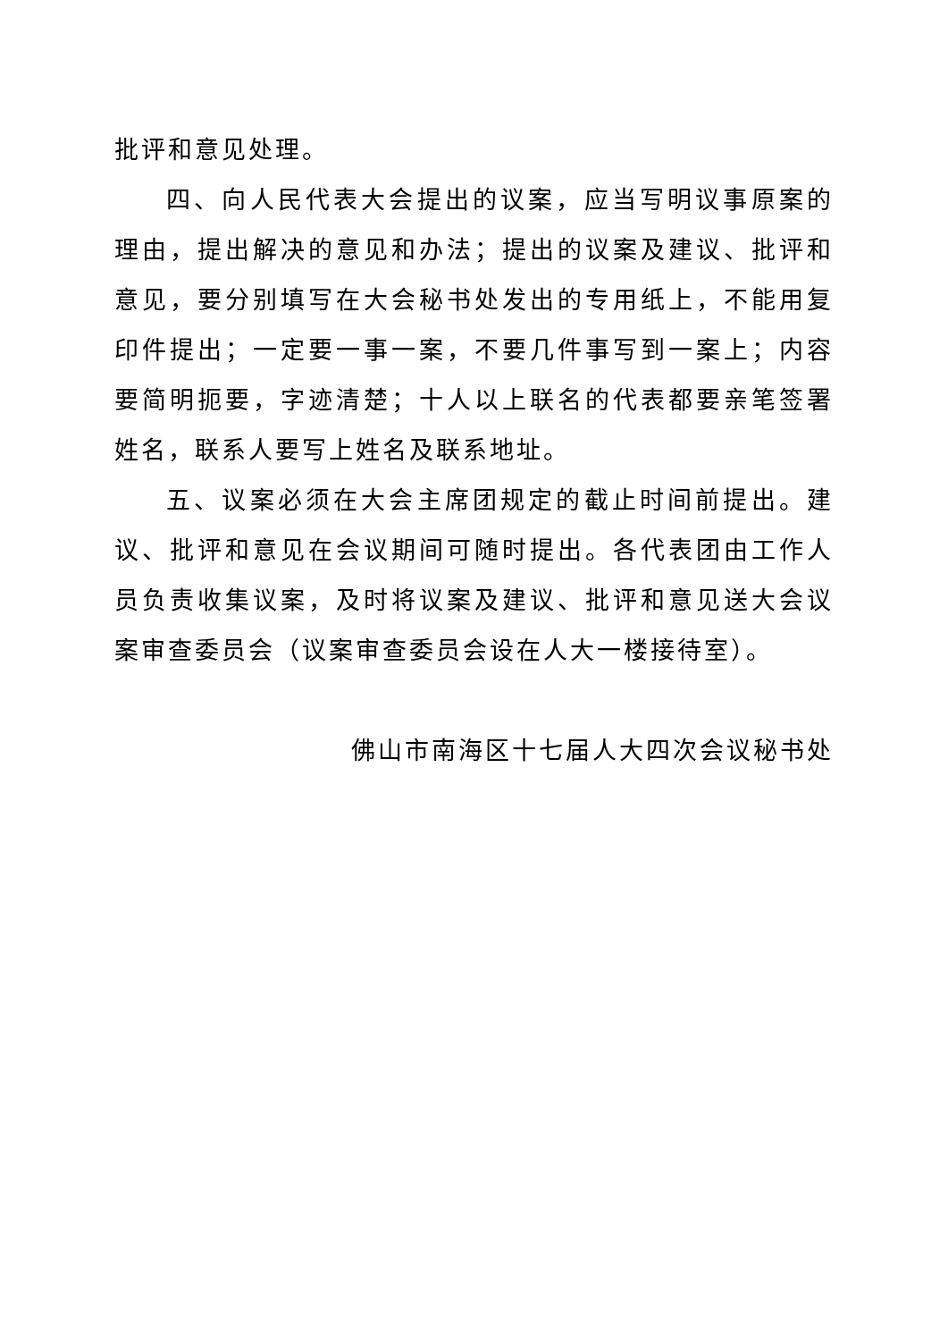批评和意见处理。
四、向人民代表大会提出的议案，应当写明议事原案的理由，提出解决的意见和办法；提出的议案及建议、批评和意见，要分别填写在大会秘书处发出的专用纸上，不能用复印件提出；一定要一事一案，不要几件事写到一案上；内容要简明扼要，字迹清楚；十人以上联名的代表都要亲笔签署姓名，联系人要写上姓名及联系地址。
五、议案必须在大会主席团规定的截止时间前提出。建议、批评和意见在会议期间可随时提出。各代表团由工作人员负责收集议案，及时将议案及建议、批评和意见送大会议案审查委员会（议案审查委员会设在人大一楼接待室）。
佛山市南海区十七届人大四次会议秘书处